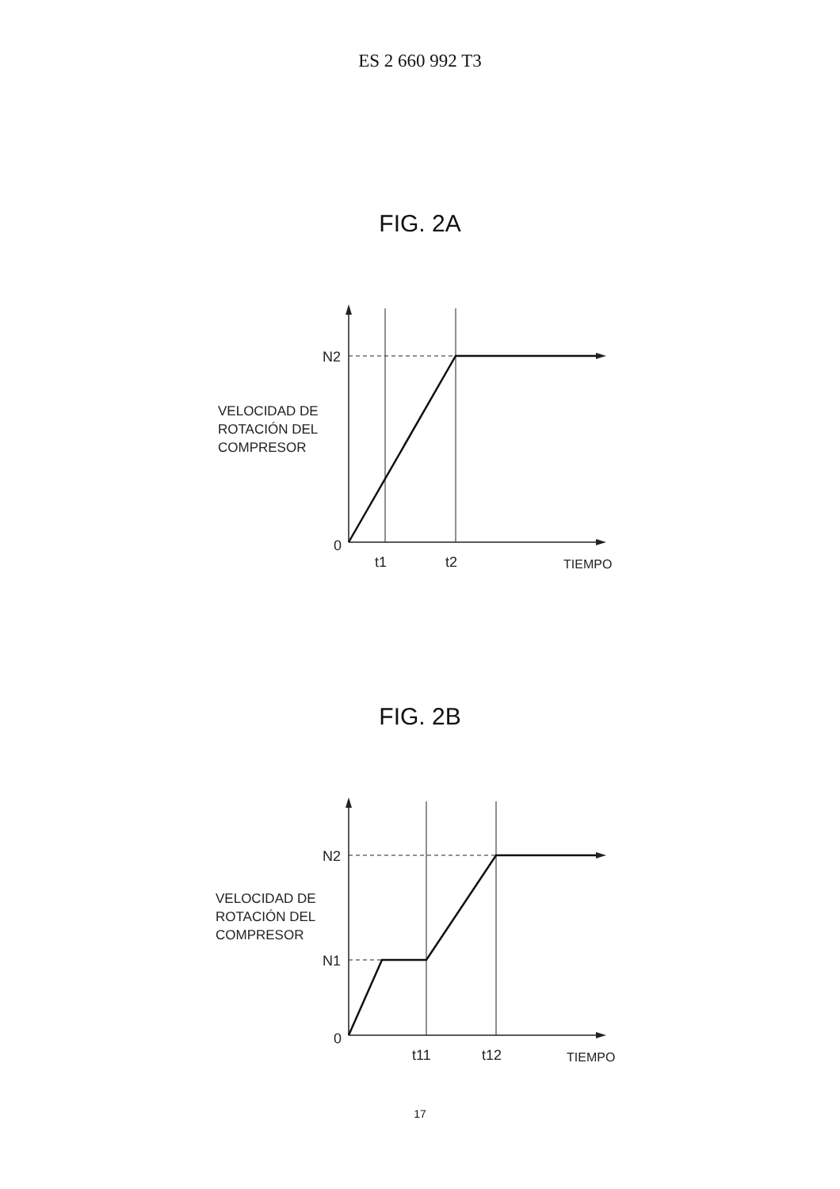ES 2 660 992 T3
FIG. 2A
VELOCIDAD DE
ROTACIÓN DEL
COMPRESOR
N2
0
t1
t2
TIEMPO
FIG. 2B
VELOCIDAD DE
ROTACIÓN DEL
COMPRESOR
N2
N1
0
t11
t12
TIEMPO
17